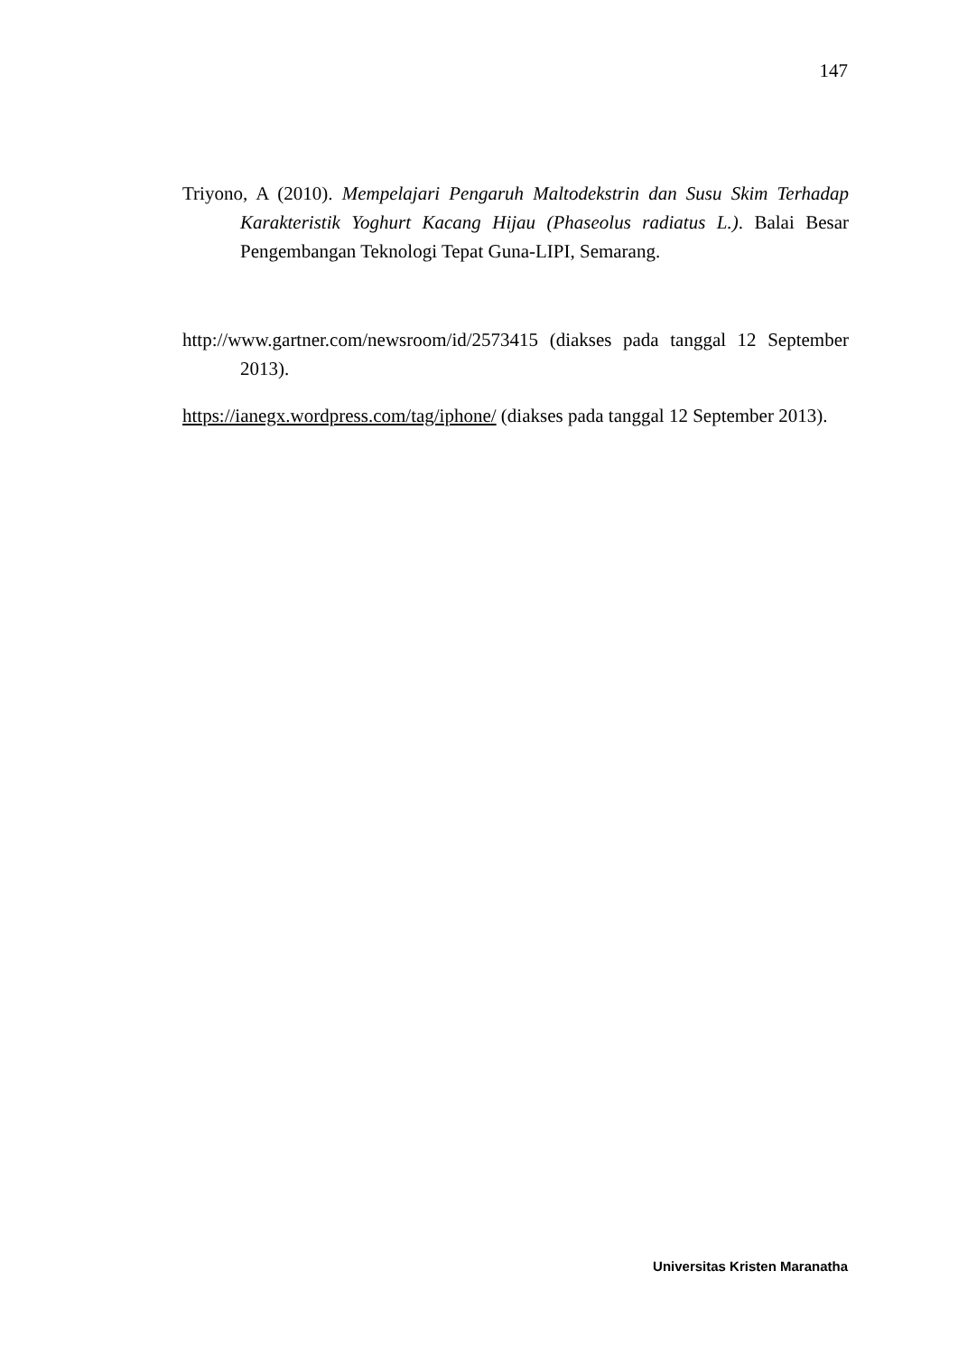147
Triyono, A (2010). Mempelajari Pengaruh Maltodekstrin dan Susu Skim Terhadap Karakteristik Yoghurt Kacang Hijau (Phaseolus radiatus L.). Balai Besar Pengembangan Teknologi Tepat Guna-LIPI, Semarang.
http://www.gartner.com/newsroom/id/2573415 (diakses pada tanggal 12 September 2013).
https://ianegx.wordpress.com/tag/iphone/ (diakses pada tanggal 12 September 2013).
Universitas Kristen Maranatha